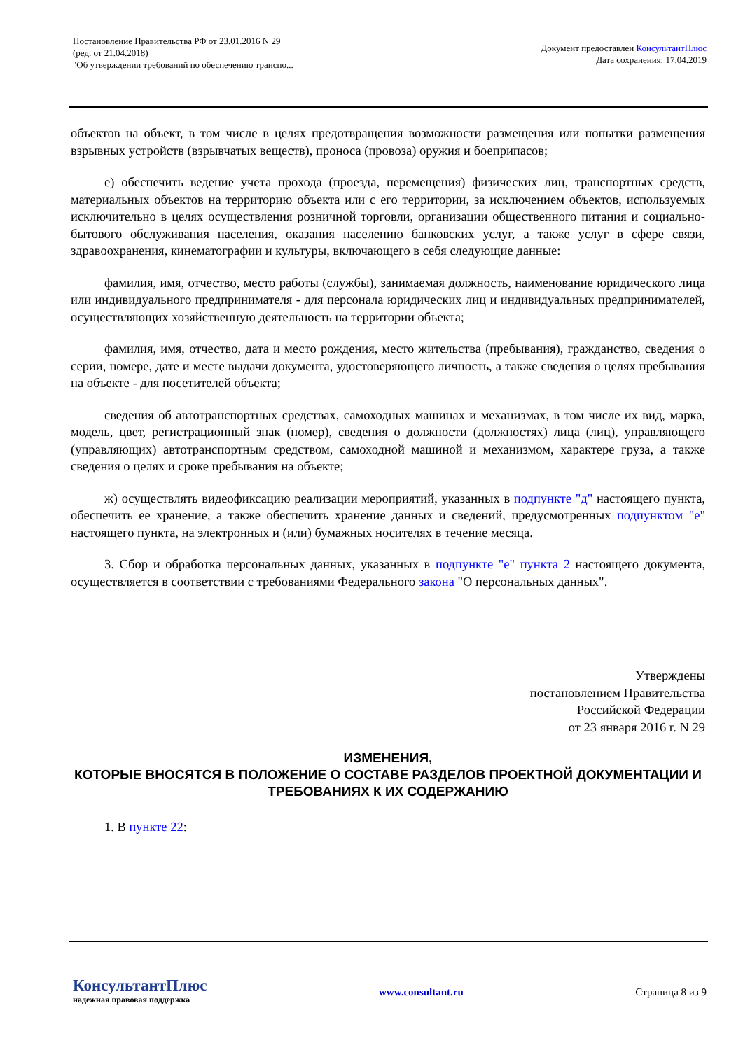Постановление Правительства РФ от 23.01.2016 N 29
(ред. от 21.04.2018)
"Об утверждении требований по обеспечению транспо...
Документ предоставлен КонсультантПлюс
Дата сохранения: 17.04.2019
объектов на объект, в том числе в целях предотвращения возможности размещения или попытки размещения взрывных устройств (взрывчатых веществ), проноса (провоза) оружия и боеприпасов;
е) обеспечить ведение учета прохода (проезда, перемещения) физических лиц, транспортных средств, материальных объектов на территорию объекта или с его территории, за исключением объектов, используемых исключительно в целях осуществления розничной торговли, организации общественного питания и социально-бытового обслуживания населения, оказания населению банковских услуг, а также услуг в сфере связи, здравоохранения, кинематографии и культуры, включающего в себя следующие данные:
фамилия, имя, отчество, место работы (службы), занимаемая должность, наименование юридического лица или индивидуального предпринимателя - для персонала юридических лиц и индивидуальных предпринимателей, осуществляющих хозяйственную деятельность на территории объекта;
фамилия, имя, отчество, дата и место рождения, место жительства (пребывания), гражданство, сведения о серии, номере, дате и месте выдачи документа, удостоверяющего личность, а также сведения о целях пребывания на объекте - для посетителей объекта;
сведения об автотранспортных средствах, самоходных машинах и механизмах, в том числе их вид, марка, модель, цвет, регистрационный знак (номер), сведения о должности (должностях) лица (лиц), управляющего (управляющих) автотранспортным средством, самоходной машиной и механизмом, характере груза, а также сведения о целях и сроке пребывания на объекте;
ж) осуществлять видеофиксацию реализации мероприятий, указанных в подпункте "д" настоящего пункта, обеспечить ее хранение, а также обеспечить хранение данных и сведений, предусмотренных подпунктом "е" настоящего пункта, на электронных и (или) бумажных носителях в течение месяца.
3. Сбор и обработка персональных данных, указанных в подпункте "е" пункта 2 настоящего документа, осуществляется в соответствии с требованиями Федерального закона "О персональных данных".
Утверждены
постановлением Правительства
Российской Федерации
от 23 января 2016 г. N 29
ИЗМЕНЕНИЯ,
КОТОРЫЕ ВНОСЯТСЯ В ПОЛОЖЕНИЕ О СОСТАВЕ РАЗДЕЛОВ ПРОЕКТНОЙ ДОКУМЕНТАЦИИ И ТРЕБОВАНИЯХ К ИХ СОДЕРЖАНИЮ
1. В пункте 22:
КонсультантПлюс
надежная правовая поддержка
www.consultant.ru Страница 8 из 9